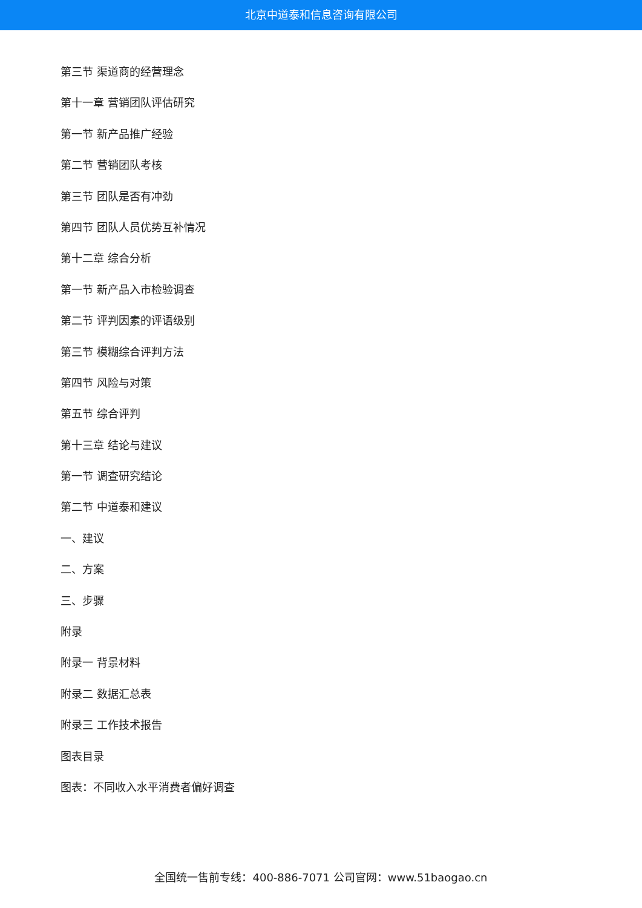北京中道泰和信息咨询有限公司
第三节 渠道商的经营理念
第十一章 营销团队评估研究
第一节 新产品推广经验
第二节 营销团队考核
第三节 团队是否有冲劲
第四节 团队人员优势互补情况
第十二章 综合分析
第一节 新产品入市检验调查
第二节 评判因素的评语级别
第三节 模糊综合评判方法
第四节 风险与对策
第五节 综合评判
第十三章 结论与建议
第一节 调查研究结论
第二节 中道泰和建议
一、建议
二、方案
三、步骤
附录
附录一 背景材料
附录二 数据汇总表
附录三 工作技术报告
图表目录
图表：不同收入水平消费者偏好调查
全国统一售前专线：400-886-7071 公司官网：www.51baogao.cn